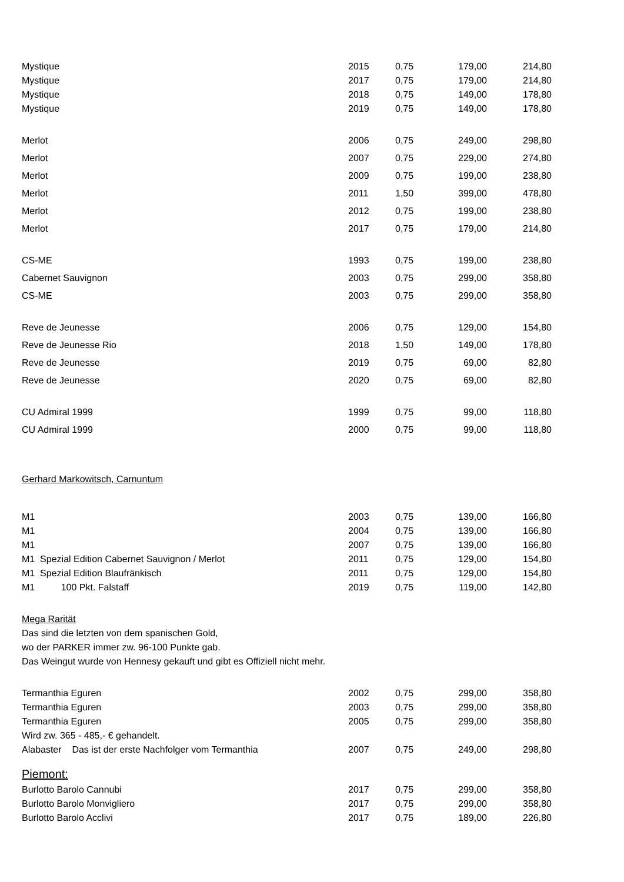| Mystique | 2015 | 0,75 | 179,00 | 214,80 |
| Mystique | 2017 | 0,75 | 179,00 | 214,80 |
| Mystique | 2018 | 0,75 | 149,00 | 178,80 |
| Mystique | 2019 | 0,75 | 149,00 | 178,80 |
| Merlot | 2006 | 0,75 | 249,00 | 298,80 |
| Merlot | 2007 | 0,75 | 229,00 | 274,80 |
| Merlot | 2009 | 0,75 | 199,00 | 238,80 |
| Merlot | 2011 | 1,50 | 399,00 | 478,80 |
| Merlot | 2012 | 0,75 | 199,00 | 238,80 |
| Merlot | 2017 | 0,75 | 179,00 | 214,80 |
| CS-ME | 1993 | 0,75 | 199,00 | 238,80 |
| Cabernet Sauvignon | 2003 | 0,75 | 299,00 | 358,80 |
| CS-ME | 2003 | 0,75 | 299,00 | 358,80 |
| Reve de Jeunesse | 2006 | 0,75 | 129,00 | 154,80 |
| Reve de Jeunesse Rio | 2018 | 1,50 | 149,00 | 178,80 |
| Reve de Jeunesse | 2019 | 0,75 | 69,00 | 82,80 |
| Reve de Jeunesse | 2020 | 0,75 | 69,00 | 82,80 |
| CU Admiral 1999 | 1999 | 0,75 | 99,00 | 118,80 |
| CU Admiral 1999 | 2000 | 0,75 | 99,00 | 118,80 |
| Gerhard Markowitsch, Carnuntum | | | | |
| M1 | 2003 | 0,75 | 139,00 | 166,80 |
| M1 | 2004 | 0,75 | 139,00 | 166,80 |
| M1 | 2007 | 0,75 | 139,00 | 166,80 |
| M1 Spezial Edition Cabernet Sauvignon / Merlot | 2011 | 0,75 | 129,00 | 154,80 |
| M1 Spezial Edition Blaufränkisch | 2011 | 0,75 | 129,00 | 154,80 |
| M1 100 Pkt. Falstaff | 2019 | 0,75 | 119,00 | 142,80 |
| Mega Rarität | | | | |
| Das sind die letzten von dem spanischen Gold, | | | | |
| wo der PARKER immer zw. 96-100 Punkte gab. | | | | |
| Das Weingut wurde von Hennesy gekauft und gibt es Offiziell nicht mehr. | | | | |
| Termanthia Eguren | 2002 | 0,75 | 299,00 | 358,80 |
| Termanthia Eguren | 2003 | 0,75 | 299,00 | 358,80 |
| Termanthia Eguren | 2005 | 0,75 | 299,00 | 358,80 |
| Wird zw. 365 - 485,- € gehandelt. | | | | |
| Alabaster Das ist der erste Nachfolger vom Termanthia | 2007 | 0,75 | 249,00 | 298,80 |
| Piemont: | | | | |
| Burlotto Barolo Cannubi | 2017 | 0,75 | 299,00 | 358,80 |
| Burlotto Barolo Monvigliero | 2017 | 0,75 | 299,00 | 358,80 |
| Burlotto Barolo Acclivi | 2017 | 0,75 | 189,00 | 226,80 |